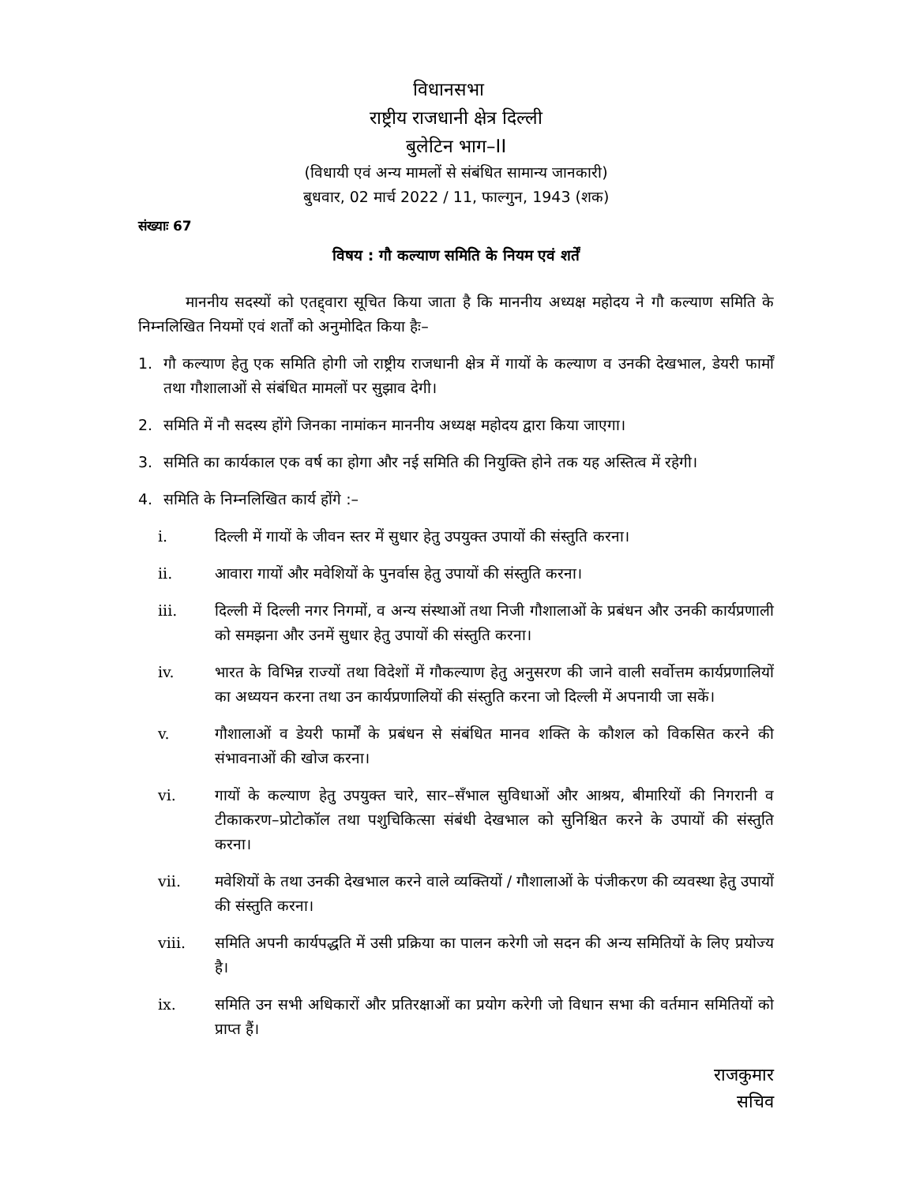विधानसभा
राष्ट्रीय राजधानी क्षेत्र दिल्ली
बुलेटिन भाग–II
(विधायी एवं अन्य मामलों से संबंधित सामान्य जानकारी)
बुधवार, 02 मार्च 2022 / 11, फाल्गुन, 1943 (शक)
संख्याः 67
विषय : गौ कल्याण समिति के नियम एवं शर्तें
माननीय सदस्यों को एतद्द्वारा सूचित किया जाता है कि माननीय अध्यक्ष महोदय ने गौ कल्याण समिति के निम्नलिखित नियमों एवं शर्तों को अनुमोदित किया हैः–
1. गौ कल्याण हेतु एक समिति होगी जो राष्ट्रीय राजधानी क्षेत्र में गायों के कल्याण व उनकी देखभाल, डेयरी फार्मों तथा गौशालाओं से संबंधित मामलों पर सुझाव देगी।
2. समिति में नौ सदस्य होंगे जिनका नामांकन माननीय अध्यक्ष महोदय द्वारा किया जाएगा।
3. समिति का कार्यकाल एक वर्ष का होगा और नई समिति की नियुक्ति होने तक यह अस्तित्व में रहेगी।
4. समिति के निम्नलिखित कार्य होंगे :–
i. दिल्ली में गायों के जीवन स्तर में सुधार हेतु उपयुक्त उपायों की संस्तुति करना।
ii. आवारा गायों और मवेशियों के पुनर्वास हेतु उपायों की संस्तुति करना।
iii. दिल्ली में दिल्ली नगर निगमों, व अन्य संस्थाओं तथा निजी गौशालाओं के प्रबंधन और उनकी कार्यप्रणाली को समझना और उनमें सुधार हेतु उपायों की संस्तुति करना।
iv. भारत के विभिन्न राज्यों तथा विदेशों में गौकल्याण हेतु अनुसरण की जाने वाली सर्वोत्तम कार्यप्रणालियों का अध्ययन करना तथा उन कार्यप्रणालियों की संस्तुति करना जो दिल्ली में अपनायी जा सकें।
v. गौशालाओं व डेयरी फार्मों के प्रबंधन से संबंधित मानव शक्ति के कौशल को विकसित करने की संभावनाओं की खोज करना।
vi. गायों के कल्याण हेतु उपयुक्त चारे, सार–सँभाल सुविधाओं और आश्रय, बीमारियों की निगरानी व टीकाकरण–प्रोटोकॉल तथा पशुचिकित्सा संबंधी देखभाल को सुनिश्चित करने के उपायों की संस्तुति करना।
vii. मवेशियों के तथा उनकी देखभाल करने वाले व्यक्तियों / गौशालाओं के पंजीकरण की व्यवस्था हेतु उपायों की संस्तुति करना।
viii. समिति अपनी कार्यपद्धति में उसी प्रक्रिया का पालन करेगी जो सदन की अन्य समितियों के लिए प्रयोज्य है।
ix. समिति उन सभी अधिकारों और प्रतिरक्षाओं का प्रयोग करेगी जो विधान सभा की वर्तमान समितियों को प्राप्त हैं।
राजकुमार
सचिव